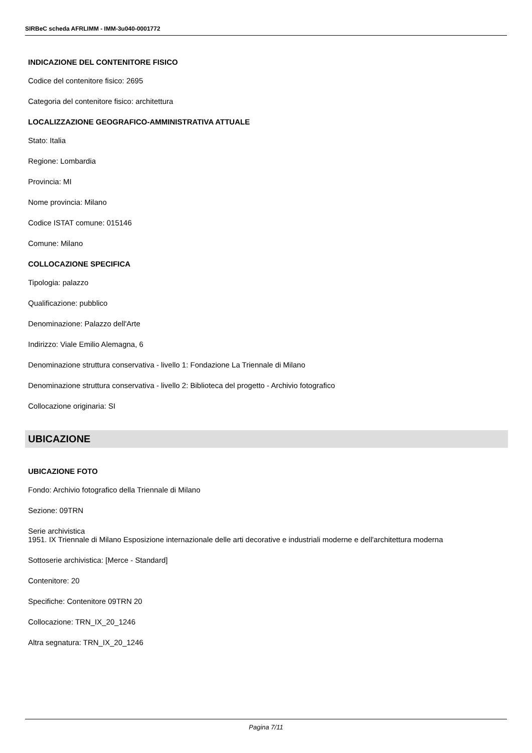SIRBeC scheda AFRLIMM - IMM-3u040-0001772
INDICAZIONE DEL CONTENITORE FISICO
Codice del contenitore fisico: 2695
Categoria del contenitore fisico: architettura
LOCALIZZAZIONE GEOGRAFICO-AMMINISTRATIVA ATTUALE
Stato: Italia
Regione: Lombardia
Provincia: MI
Nome provincia: Milano
Codice ISTAT comune: 015146
Comune: Milano
COLLOCAZIONE SPECIFICA
Tipologia: palazzo
Qualificazione: pubblico
Denominazione: Palazzo dell'Arte
Indirizzo: Viale Emilio Alemagna, 6
Denominazione struttura conservativa - livello 1: Fondazione La Triennale di Milano
Denominazione struttura conservativa - livello 2: Biblioteca del progetto - Archivio fotografico
Collocazione originaria: SI
UBICAZIONE
UBICAZIONE FOTO
Fondo: Archivio fotografico della Triennale di Milano
Sezione: 09TRN
Serie archivistica
1951. IX Triennale di Milano Esposizione internazionale delle arti decorative e industriali moderne e dell'architettura moderna
Sottoserie archivistica: [Merce - Standard]
Contenitore: 20
Specifiche: Contenitore 09TRN 20
Collocazione: TRN_IX_20_1246
Altra segnatura: TRN_IX_20_1246
Pagina 7/11